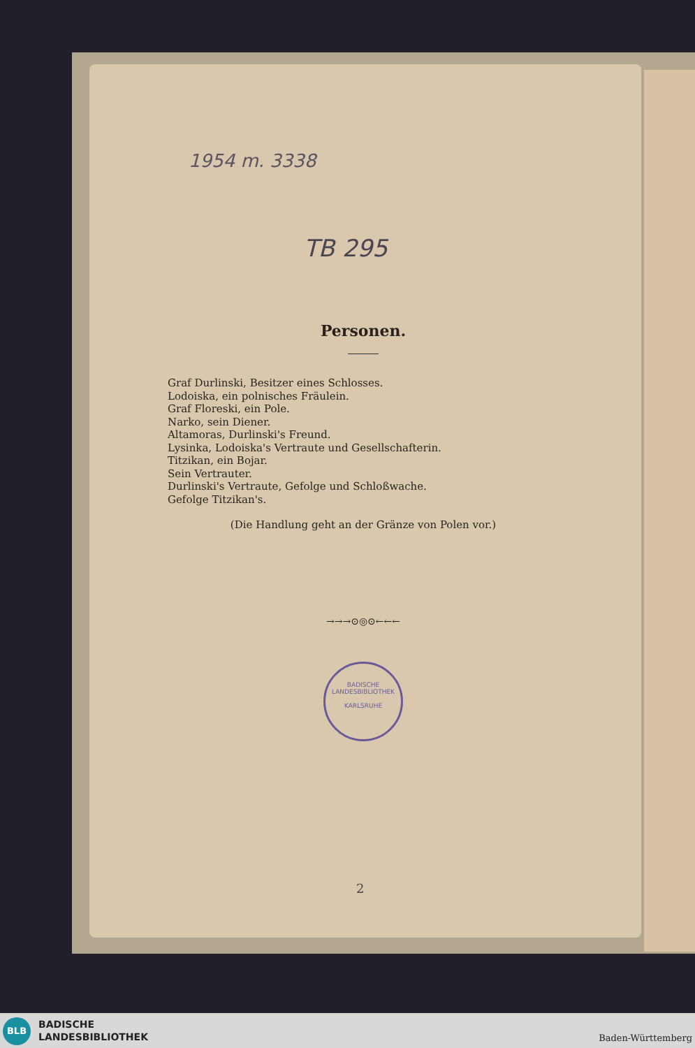1954 m. 3338
TB 295
Personen.
Graf Durlinski, Besitzer eines Schlosses.
Lodoiska, ein polnisches Fräulein.
Graf Floreski, ein Pole.
Narko, sein Diener.
Altamoras, Durlinski's Freund.
Lysinka, Lodoiska's Vertraute und Gesellschafterin.
Titzikan, ein Bojar.
Sein Vertrauter.
Durlinski's Vertraute, Gefolge und Schloßwache.
Gefolge Titzikan's.
(Die Handlung geht an der Gränze von Polen vor.)
→→→⊙◎⊙←←←
BADISCHE LANDESBIBLIOTHEK
KARLSRUHE
2
BLB
BADISCHE
LANDESBIBLIOTHEK
Baden-Württemberg